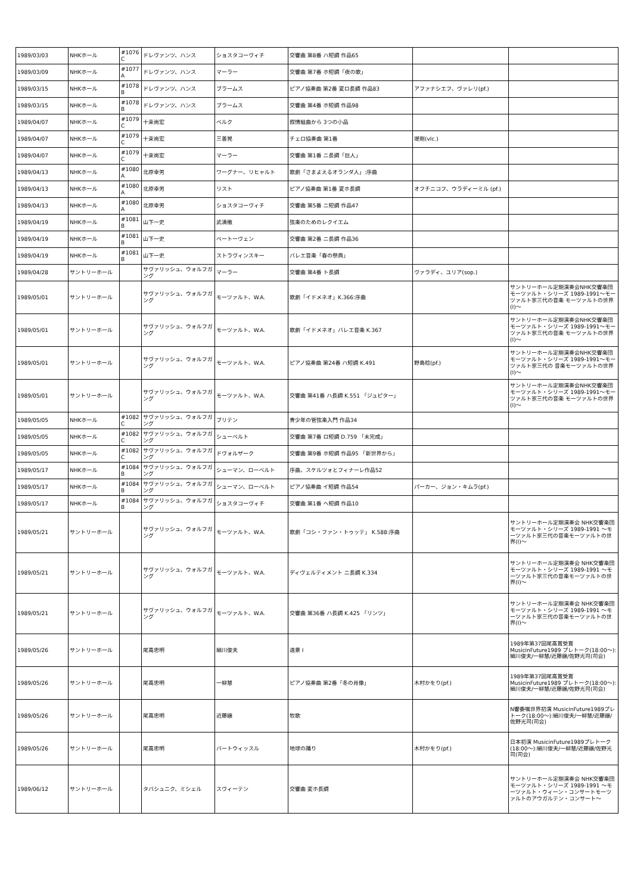| 1989/03/03 | NHKホール | #1076 C | ドレヴァンツ、ハンス | ショスタコーヴィチ | 交響曲 第8番 ハ短調 作品65 | | |
| 1989/03/09 | NHKホール | #1077 A | ドレヴァンツ、ハンス | マーラー | 交響曲 第7番 ホ短調「夜の歌」 | | |
| 1989/03/15 | NHKホール | #1078 B | ドレヴァンツ、ハンス | ブラームス | ピアノ協奏曲 第2番 変ロ長調 作品83 | アファナシエフ、ヴァレリ(pf.) | |
| 1989/03/15 | NHKホール | #1078 B | ドレヴァンツ、ハンス | ブラームス | 交響曲 第4番 ホ短調 作品98 | | |
| 1989/04/07 | NHKホール | #1079 C | 十束尚宏 | ベルク | 叙情組曲から 3つの小品 | | |
| 1989/04/07 | NHKホール | #1079 C | 十束尚宏 | 三善晃 | チェロ協奏曲 第1番 | 堤剛(vlc.) | |
| 1989/04/07 | NHKホール | #1079 C | 十束尚宏 | マーラー | 交響曲 第1番 ニ長調「巨人」 | | |
| 1989/04/13 | NHKホール | #1080 A | 北原幸男 | ワーグナー、リヒャルト | 歌劇「さまよえるオランダ人」:序曲 | | |
| 1989/04/13 | NHKホール | #1080 A | 北原幸男 | リスト | ピアノ協奏曲 第1番 変ホ長調 | オフチニコフ、ウラディーミル (pf.) | |
| 1989/04/13 | NHKホール | #1080 A | 北原幸男 | ショスタコーヴィチ | 交響曲 第5番 ニ短調 作品47 | | |
| 1989/04/19 | NHKホール | #1081 B | 山下一史 | 武満徹 | 弦楽のためのレクイエム | | |
| 1989/04/19 | NHKホール | #1081 B | 山下一史 | ベートーヴェン | 交響曲 第2番 ニ長調 作品36 | | |
| 1989/04/19 | NHKホール | #1081 B | 山下一史 | ストラヴィンスキー | バレエ音楽「春の祭典」 | | |
| 1989/04/28 | サントリーホール | | サヴァリッシュ、ウォルフガング | マーラー | 交響曲 第4番 ト長調 | ヴァラディ、ユリア(sop.) | |
| 1989/05/01 | サントリーホール | | サヴァリッシュ、ウォルフガング | モーツァルト、W.A. | 歌劇「イドメネオ」K.366:序曲 | | サントリーホール定期演奏会NHK交響楽団モーツァルト・シリーズ 1989-1991～モーツァルト家三代の音楽 モーツァルトの世界(I)～ |
| 1989/05/01 | サントリーホール | | サヴァリッシュ、ウォルフガング | モーツァルト、W.A. | 歌劇「イドメネオ」バレエ音楽 K.367 | | サントリーホール定期演奏会NHK交響楽団モーツァルト・シリーズ 1989-1991～モーツァルト家三代の音楽 モーツァルトの世界(I)～ |
| 1989/05/01 | サントリーホール | | サヴァリッシュ、ウォルフガング | モーツァルト、W.A. | ピアノ協奏曲 第24番 ハ短調 K.491 | 野島稔(pf.) | サントリーホール定期演奏会NHK交響楽団モーツァルト・シリーズ 1989-1991～モーツァルト家三代の 音楽モーツァルトの世界(I)～ |
| 1989/05/01 | サントリーホール | | サヴァリッシュ、ウォルフガング | モーツァルト、W.A. | 交響曲 第41番 ハ長調 K.551 「ジュピター」 | | サントリーホール定期演奏会NHK交響楽団モーツァルト・シリーズ 1989-1991～モーツァルト家三代の音楽 モーツァルトの世界(I)～ |
| 1989/05/05 | NHKホール | #1082 C | サヴァリッシュ、ウォルフガング | ブリテン | 青少年の管弦楽入門 作品34 | | |
| 1989/05/05 | NHKホール | #1082 C | サヴァリッシュ、ウォルフガング | シューベルト | 交響曲 第7番 ロ短調 D.759 「未完成」 | | |
| 1989/05/05 | NHKホール | #1082 C | サヴァリッシュ、ウォルフガング | ドヴォルザーク | 交響曲 第9番 ホ短調 作品95 「新世界から」 | | |
| 1989/05/17 | NHKホール | #1084 B | サヴァリッシュ、ウォルフガング | シューマン、ローベルト | 序曲、スケルツォとフィナーレ作品52 | | |
| 1989/05/17 | NHKホール | #1084 B | サヴァリッシュ、ウォルフガング | シューマン、ローベルト | ピアノ協奏曲 イ短調 作品54 | パーカー、ジョン・キムラ(pf.) | |
| 1989/05/17 | NHKホール | #1084 B | サヴァリッシュ、ウォルフガング | ショスタコーヴィチ | 交響曲 第1番 ヘ短調 作品10 | | |
| 1989/05/21 | サントリーホール | | サヴァリッシュ、ウォルフガング | モーツァルト、W.A. | 歌劇「コシ・ファン・トゥッテ」 K.588:序曲 | | サントリーホール定期演奏会 NHK交響楽団モーツァルト・シリーズ 1989-1991 ～モーツァルト家三代の音楽モーツァルトの世界(I)～ |
| 1989/05/21 | サントリーホール | | サヴァリッシュ、ウォルフガング | モーツァルト、W.A. | ディヴェルティメント ニ長調 K.334 | | サントリーホール定期演奏会 NHK交響楽団モーツァルト・シリーズ 1989-1991 ～モーツァルト家三代の音楽モーツァルトの世界(I)～ |
| 1989/05/21 | サントリーホール | | サヴァリッシュ、ウォルフガング | モーツァルト、W.A. | 交響曲 第36番 ハ長調 K.425 「リンツ」 | | サントリーホール定期演奏会 NHK交響楽団モーツァルト・シリーズ 1989-1991 ～モーツァルト家三代の音楽モーツァルトの世界(I)～ |
| 1989/05/26 | サントリーホール | | 尾高忠明 | 細川俊夫 | 遠景 I | | 1989年第37回尾高賞受賞 MusicinFuture1989 プレトーク(18:00～):細川俊夫/一柳慧/近藤譲/佐野光司(司会) |
| 1989/05/26 | サントリーホール | | 尾高忠明 | 一柳慧 | ピアノ協奏曲 第2番「冬の肖像」 | 木村かをり(pf.) | 1989年第37回尾高賞受賞 MusicinFuture1989 プレトーク(18:00～):細川俊夫/一柳慧/近藤譲/佐野光司(司会) |
| 1989/05/26 | サントリーホール | | 尾高忠明 | 近藤譲 | 牧歌 | | N響委嘱世界初演 MusicinFuture1989プレトーク(18:00～):細川俊夫/一柳慧/近藤譲/佐野光司(司会) |
| 1989/05/26 | サントリーホール | | 尾高忠明 | バートウィッスル | 地球の踊り | 木村かをり(pf.) | 日本初演 MusicinFuture1989プレトーク(18:00～):細川俊夫/一柳慧/近藤譲/佐野光司(司会) |
| 1989/06/12 | サントリーホール | | タバシュニク、ミシェル | スヴィーテン | 交響曲 変ホ長調 | | サントリーホール定期演奏会 NHK交響楽団モーツァルト・シリーズ 1989-1991 ～モーツァルト・ウィーン・コンサートモーツァルトのアウガルテン・コンサート～ |